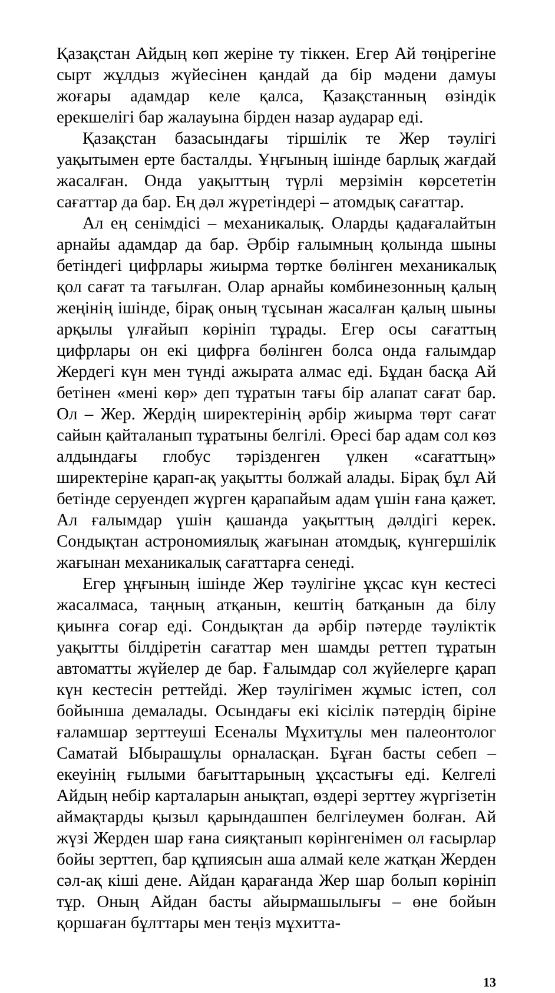Қазақстан Айдың көп жеріне ту тіккен. Егер Ай төңірегіне сырт жұлдыз жүйесінен қандай да бір мәдени дамуы жоғары адамдар келе қалса, Қазақстанның өзіндік ерекшелігі бар жалауына бірден назар аударар еді.
Қазақстан базасындағы тіршілік те Жер тәулігі уақытымен ерте басталды. Ұңғының ішінде барлық жағдай жасалған. Онда уақыттың түрлі мерзімін көрсететін сағаттар да бар. Ең дәл жүретіндері – атомдық сағаттар.
Ал ең сенімдісі – механикалық. Оларды қадағалайтын арнайы адамдар да бар. Әрбір ғалымның қолында шыны бетіндегі цифрлары жиырма төртке бөлінген механикалық қол сағат та тағылған. Олар арнайы комбинезонның қалың жеңінің ішінде, бірақ оның тұсынан жасалған қалың шыны арқылы үлғайып көрініп тұрады. Егер осы сағаттың цифрлары он екі цифрға бөлінген болса онда ғалымдар Жердегі күн мен түнді ажырата алмас еді. Бұдан басқа Ай бетінен «мені көр» деп тұратын тағы бір алапат сағат бар. Ол – Жер. Жердің ширектерінің әрбір жиырма төрт сағат сайын қайталанып тұратыны белгілі. Өресі бар адам сол көз алдындағы глобус тәрізденген үлкен «сағаттың» ширектеріне қарап-ақ уақытты болжай алады. Бірақ бұл Ай бетінде серуендеп жүрген қарапайым адам үшін ғана қажет. Ал ғалымдар үшін қашанда уақыттың дәлдігі керек. Сондықтан астрономиялық жағынан атомдық, күнгершілік жағынан механикалық сағаттарға сенеді.
Егер ұңғының ішінде Жер тәулігіне ұқсас күн кестесі жасалмаса, таңның атқанын, кештің батқанын да білу қиынға соғар еді. Сондықтан да әрбір пәтерде тәуліктік уақытты білдіретін сағаттар мен шамды реттеп тұратын автоматты жүйелер де бар. Ғалымдар сол жүйелерге қарап күн кестесін реттейді. Жер тәулігімен жұмыс істеп, сол бойынша демалады. Осындағы екі кісілік пәтердің біріне ғаламшар зерттеуші Есеналы Мұхитұлы мен палеонтолог Саматай Ыбырашұлы орналасқан. Бұған басты себеп – екеуінің ғылыми бағыттарының ұқсастығы еді. Келгелі Айдың небір карталарын анықтап, өздері зерттеу жүргізетін аймақтарды қызыл қарындашпен белгілеумен болған. Ай жүзі Жерден шар ғана сияқтанып көрінгенімен ол ғасырлар бойы зерттеп, бар құпиясын аша алмай келе жатқан Жерден сәл-ақ кіші дене. Айдан қарағанда Жер шар болып көрініп тұр. Оның Айдан басты айырмашылығы – өне бойын қоршаған бұлттары мен теңіз мұхитта-
13